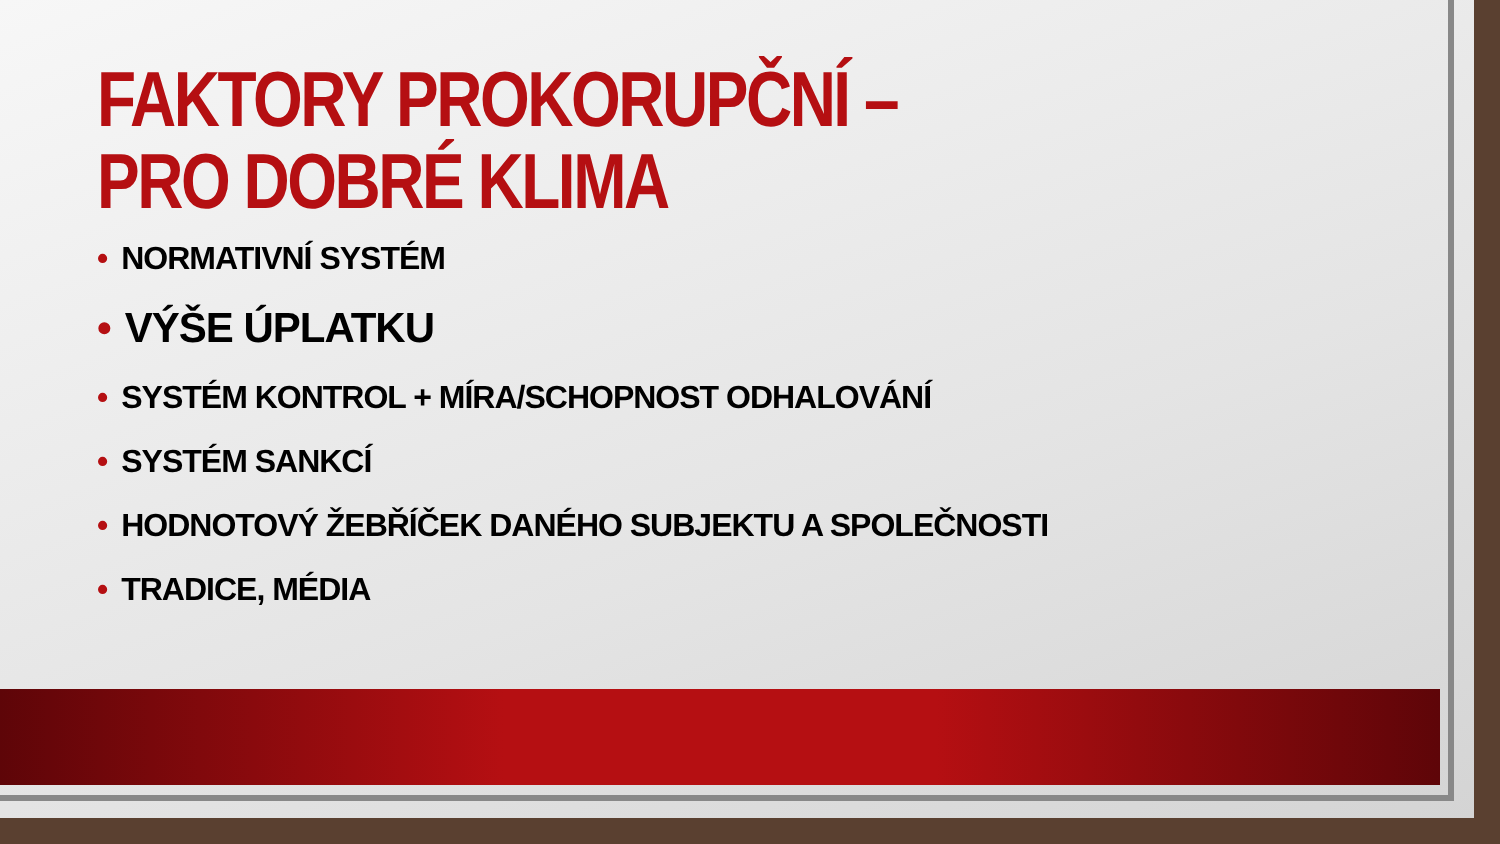FAKTORY PROKORUPČNÍ – PRO DOBRÉ KLIMA
• NORMATIVNÍ SYSTÉM
• VÝŠE ÚPLATKU
• SYSTÉM KONTROL + MÍRA/SCHOPNOST ODHALOVÁNÍ
• SYSTÉM SANKCÍ
• HODNOTOVÝ ŽEBŘÍČEK DANÉHO SUBJEKTU A SPOLEČNOSTI
• TRADICE, MÉDIA